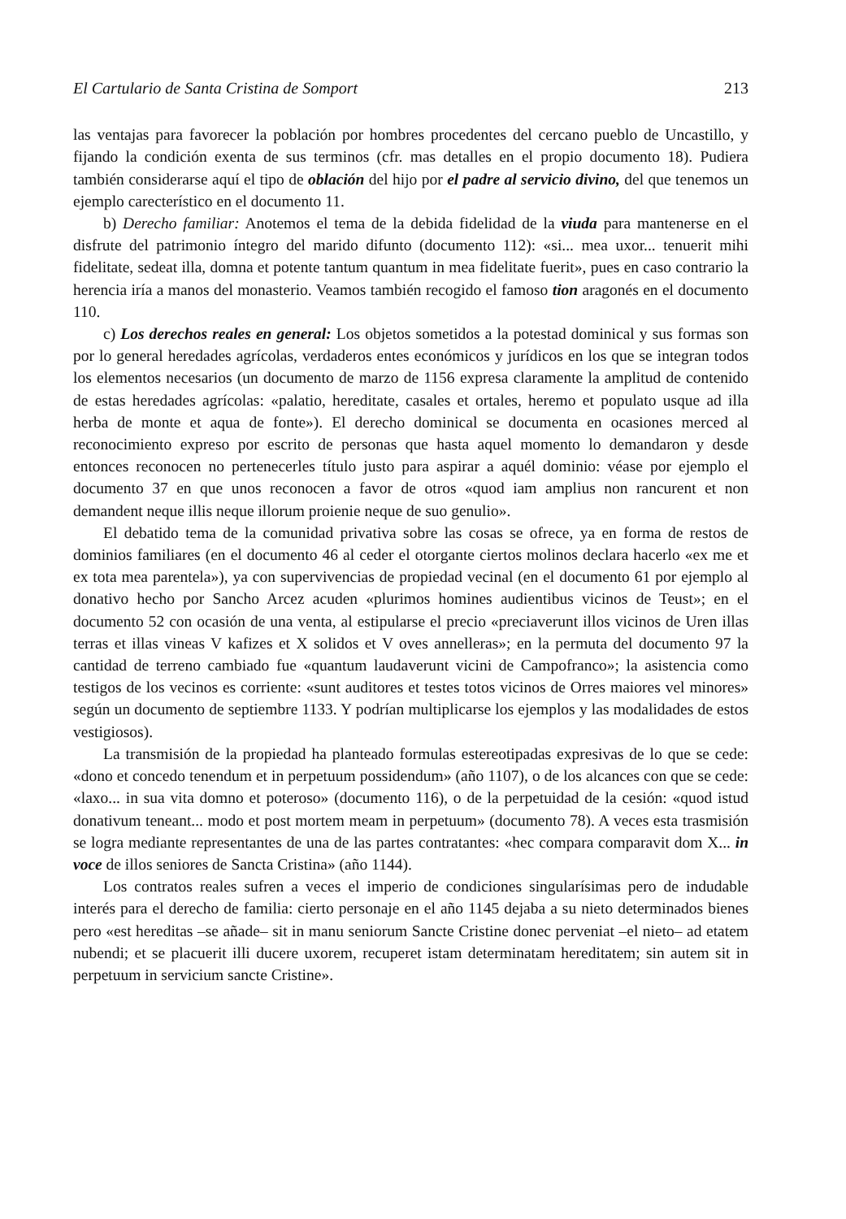El Cartulario de Santa Cristina de Somport 213
las ventajas para favorecer la población por hombres procedentes del cercano pueblo de Uncastillo, y fijando la condición exenta de sus terminos (cfr. mas detalles en el propio documento 18). Pudiera también considerarse aquí el tipo de oblación del hijo por el padre al servicio divino, del que tenemos un ejemplo carecterístico en el documento 11.
b) Derecho familiar: Anotemos el tema de la debida fidelidad de la viuda para mantenerse en el disfrute del patrimonio íntegro del marido difunto (documento 112): «si... mea uxor... tenuerit mihi fidelitate, sedeat illa, domna et potente tantum quantum in mea fidelitate fuerit», pues en caso contrario la herencia iría a manos del monasterio. Veamos también recogido el famoso tion aragonés en el documento 110.
c) Los derechos reales en general: Los objetos sometidos a la potestad dominical y sus formas son por lo general heredades agrícolas, verdaderos entes económicos y jurídicos en los que se integran todos los elementos necesarios (un documento de marzo de 1156 expresa claramente la amplitud de contenido de estas heredades agrícolas: «palatio, hereditate, casales et ortales, heremo et populato usque ad illa herba de monte et aqua de fonte»). El derecho dominical se documenta en ocasiones merced al reconocimiento expreso por escrito de personas que hasta aquel momento lo demandaron y desde entonces reconocen no pertenecerles título justo para aspirar a aquél dominio: véase por ejemplo el documento 37 en que unos reconocen a favor de otros «quod iam amplius non rancurent et non demandent neque illis neque illorum proienie neque de suo genulio».
El debatido tema de la comunidad privativa sobre las cosas se ofrece, ya en forma de restos de dominios familiares (en el documento 46 al ceder el otorgante ciertos molinos declara hacerlo «ex me et ex tota mea parentela»), ya con supervivencias de propiedad vecinal (en el documento 61 por ejemplo al donativo hecho por Sancho Arcez acuden «plurimos homines audientibus vicinos de Teust»; en el documento 52 con ocasión de una venta, al estipularse el precio «preciaverunt illos vicinos de Uren illas terras et illas vineas V kafizes et X solidos et V oves annelleras»; en la permuta del documento 97 la cantidad de terreno cambiado fue «quantum laudaverunt vicini de Campofranco»; la asistencia como testigos de los vecinos es corriente: «sunt auditores et testes totos vicinos de Orres maiores vel minores» según un documento de septiembre 1133. Y podrían multiplicarse los ejemplos y las modalidades de estos vestigiosos).
La transmisión de la propiedad ha planteado formulas estereotipadas expresivas de lo que se cede: «dono et concedo tenendum et in perpetuum possidendum» (año 1107), o de los alcances con que se cede: «laxo... in sua vita domno et poteroso» (documento 116), o de la perpetuidad de la cesión: «quod istud donativum teneant... modo et post mortem meam in perpetuum» (documento 78). A veces esta trasmisión se logra mediante representantes de una de las partes contratantes: «hec compara comparavit dom X... in voce de illos seniores de Sancta Cristina» (año 1144).
Los contratos reales sufren a veces el imperio de condiciones singularísimas pero de indudable interés para el derecho de familia: cierto personaje en el año 1145 dejaba a su nieto determinados bienes pero «est hereditas –se añade– sit in manu seniorum Sancte Cristine donec perveniat –el nieto– ad etatem nubendi; et se placuerit illi ducere uxorem, recuperet istam determinatam hereditatem; sin autem sit in perpetuum in servicium sancte Cristine».